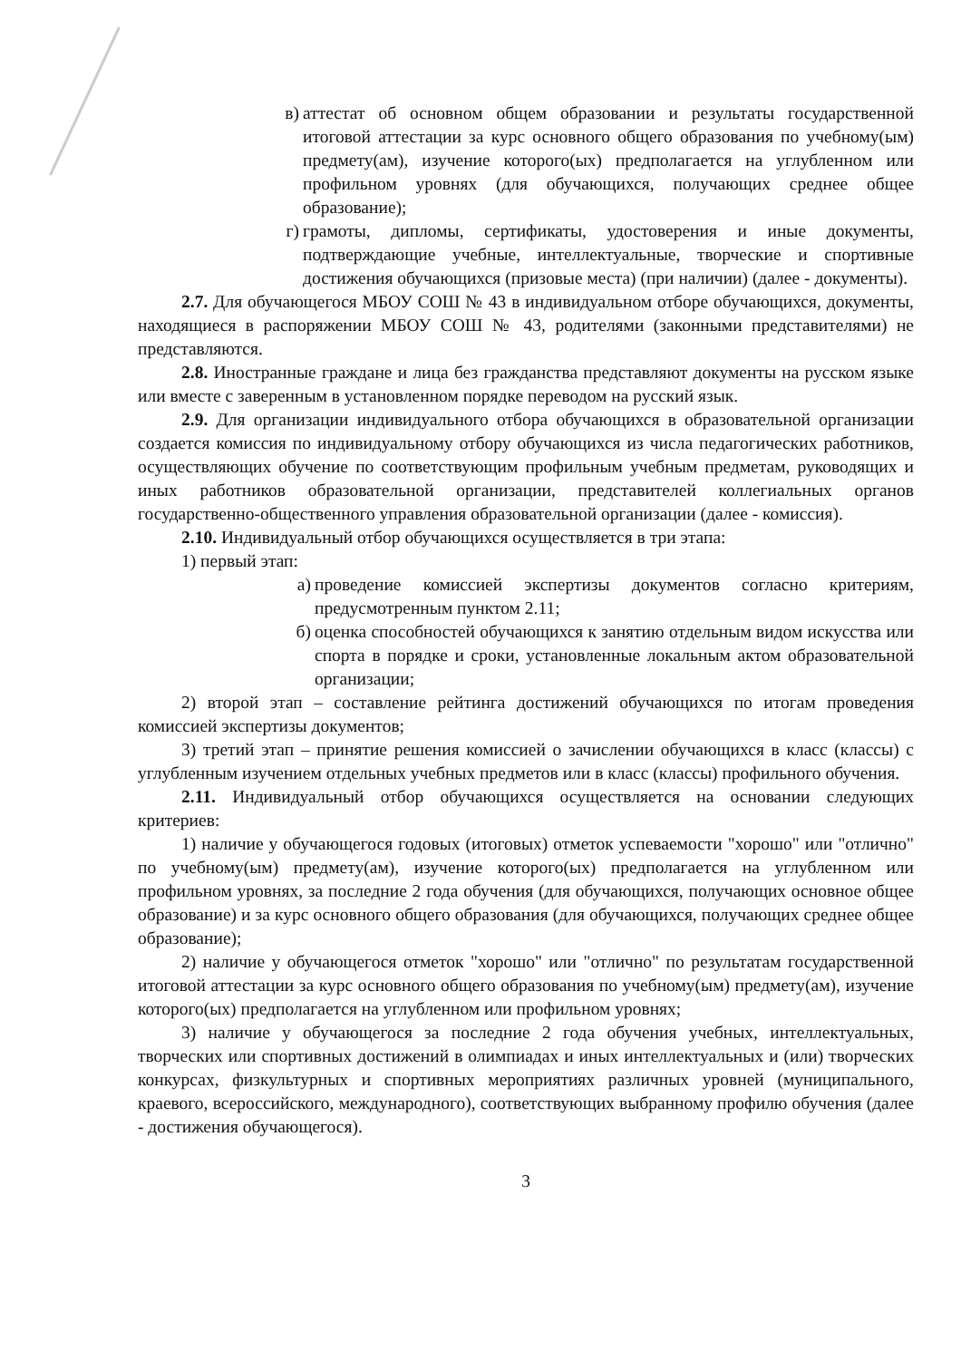в) аттестат об основном общем образовании и результаты государственной итоговой аттестации за курс основного общего образования по учебному(ым) предмету(ам), изучение которого(ых) предполагается на углубленном или профильном уровнях (для обучающихся, получающих среднее общее образование);
г) грамоты, дипломы, сертификаты, удостоверения и иные документы, подтверждающие учебные, интеллектуальные, творческие и спортивные достижения обучающихся (призовые места) (при наличии) (далее - документы).
2.7. Для обучающегося МБОУ СОШ № 43 в индивидуальном отборе обучающихся, документы, находящиеся в распоряжении МБОУ СОШ № 43, родителями (законными представителями) не представляются.
2.8. Иностранные граждане и лица без гражданства представляют документы на русском языке или вместе с заверенным в установленном порядке переводом на русский язык.
2.9. Для организации индивидуального отбора обучающихся в образовательной организации создается комиссия по индивидуальному отбору обучающихся из числа педагогических работников, осуществляющих обучение по соответствующим профильным учебным предметам, руководящих и иных работников образовательной организации, представителей коллегиальных органов государственно-общественного управления образовательной организации (далее - комиссия).
2.10. Индивидуальный отбор обучающихся осуществляется в три этапа:
1) первый этап:
а) проведение комиссией экспертизы документов согласно критериям, предусмотренным пунктом 2.11;
б) оценка способностей обучающихся к занятию отдельным видом искусства или спорта в порядке и сроки, установленные локальным актом образовательной организации;
2) второй этап – составление рейтинга достижений обучающихся по итогам проведения комиссией экспертизы документов;
3) третий этап – принятие решения комиссией о зачислении обучающихся в класс (классы) с углубленным изучением отдельных учебных предметов или в класс (классы) профильного обучения.
2.11. Индивидуальный отбор обучающихся осуществляется на основании следующих критериев:
1) наличие у обучающегося годовых (итоговых) отметок успеваемости "хорошо" или "отлично" по учебному(ым) предмету(ам), изучение которого(ых) предполагается на углубленном или профильном уровнях, за последние 2 года обучения (для обучающихся, получающих основное общее образование) и за курс основного общего образования (для обучающихся, получающих среднее общее образование);
2) наличие у обучающегося отметок "хорошо" или "отлично" по результатам государственной итоговой аттестации за курс основного общего образования по учебному(ым) предмету(ам), изучение которого(ых) предполагается на углубленном или профильном уровнях;
3) наличие у обучающегося за последние 2 года обучения учебных, интеллектуальных, творческих или спортивных достижений в олимпиадах и иных интеллектуальных и (или) творческих конкурсах, физкультурных и спортивных мероприятиях различных уровней (муниципального, краевого, всероссийского, международного), соответствующих выбранному профилю обучения (далее - достижения обучающегося).
3